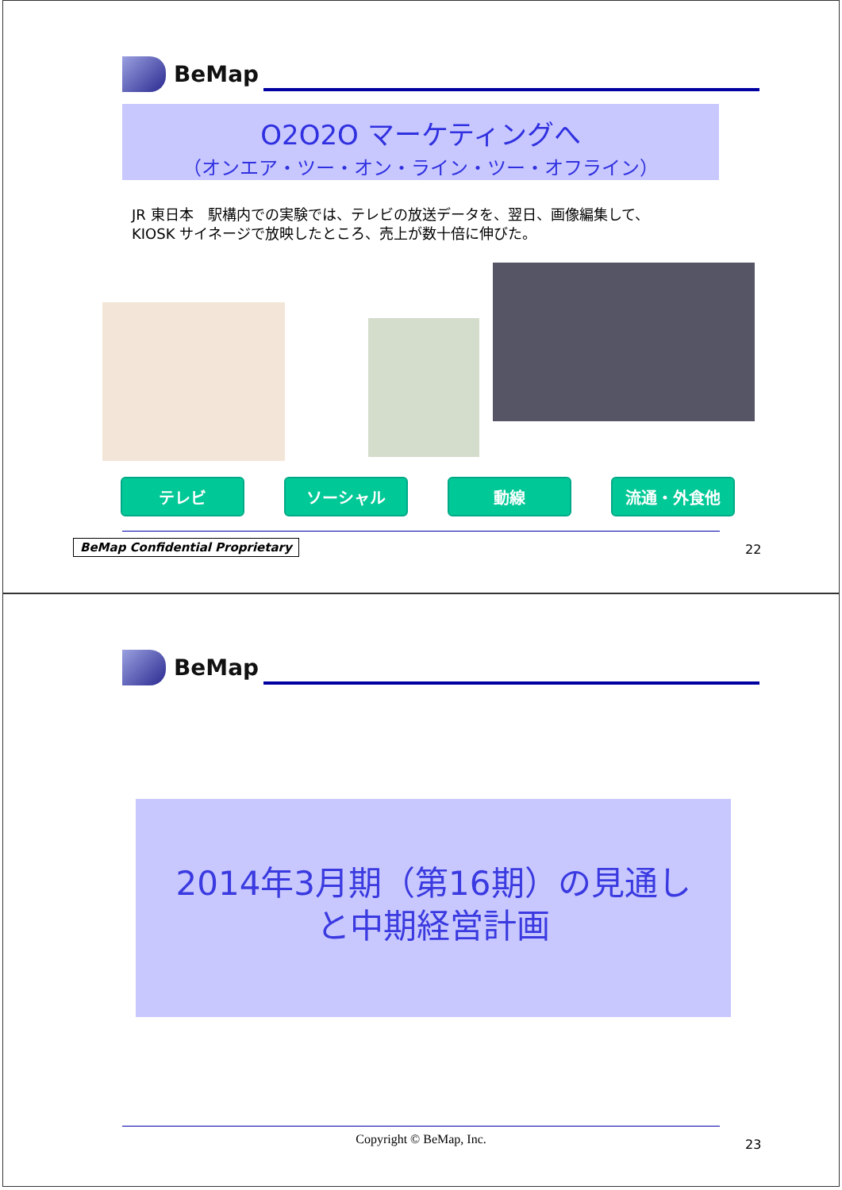BeMap
O2O2O マーケティングへ
（オンエア・ツー・オン・ライン・ツー・オフライン）
JR 東日本　駅構内での実験では、テレビの放送データを、翌日、画像編集して、
KIOSK サイネージで放映したところ、売上が数十倍に伸びた。
テレビ ソーシャル 動線 流通・外食他
BeMap Confidential Proprietary 22
BeMap
2014年3月期（第16期）の見通し
と中期経営計画
Copyright © BeMap, Inc. 23